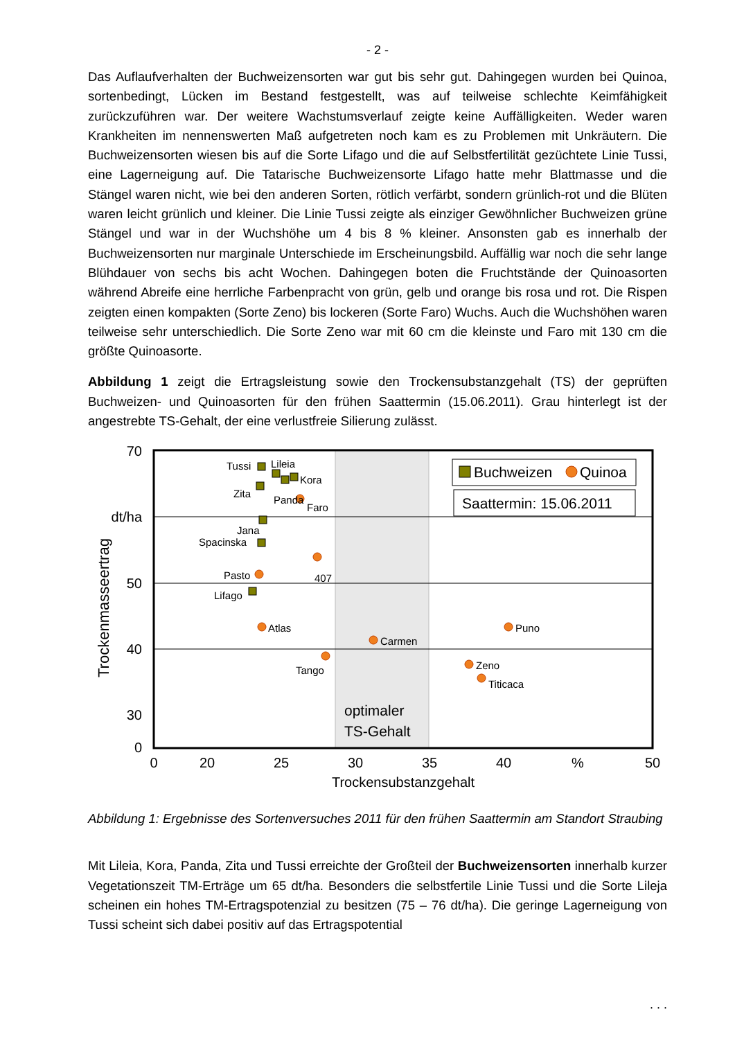- 2 -
Das Auflaufverhalten der Buchweizensorten war gut bis sehr gut. Dahingegen wurden bei Quinoa, sortenbedingt, Lücken im Bestand festgestellt, was auf teilweise schlechte Keimfähigkeit zurückzuführen war. Der weitere Wachstumsverlauf zeigte keine Auffälligkeiten. Weder waren Krankheiten im nennenswerten Maß aufgetreten noch kam es zu Problemen mit Unkräutern. Die Buchweizensorten wiesen bis auf die Sorte Lifago und die auf Selbstfertilität gezüchtete Linie Tussi, eine Lagerneigung auf. Die Tatarische Buchweizensorte Lifago hatte mehr Blattmasse und die Stängel waren nicht, wie bei den anderen Sorten, rötlich verfärbt, sondern grünlich-rot und die Blüten waren leicht grünlich und kleiner. Die Linie Tussi zeigte als einziger Gewöhnlicher Buchweizen grüne Stängel und war in der Wuchshöhe um 4 bis 8 % kleiner. Ansonsten gab es innerhalb der Buchweizensorten nur marginale Unterschiede im Erscheinungsbild. Auffällig war noch die sehr lange Blühdauer von sechs bis acht Wochen. Dahingegen boten die Fruchtstände der Quinoasorten während Abreife eine herrliche Farbenpracht von grün, gelb und orange bis rosa und rot. Die Rispen zeigten einen kompakten (Sorte Zeno) bis lockeren (Sorte Faro) Wuchs. Auch die Wuchshöhen waren teilweise sehr unterschiedlich. Die Sorte Zeno war mit 60 cm die kleinste und Faro mit 130 cm die größte Quinoasorte.
Abbildung 1 zeigt die Ertragsleistung sowie den Trockensubstanzgehalt (TS) der geprüften Buchweizen- und Quinoasorten für den frühen Saattermin (15.06.2011). Grau hinterlegt ist der angestrebte TS-Gehalt, der eine verlustfreie Silierung zulässt.
70
dt/ha
50
40
30
0
0
20
25
30
35
40
%
50
Trockensubstanzgehalt
Trockenmasseertrag
optimaler
TS-Gehalt
Buchweizen
Quinoa
Saattermin: 15.06.2011
Tussi
Lileia
Kora
Zita
Panda
Faro
Jana
Spacinska
407
Pasto
Lifago
Atlas
Tango
Carmen
Puno
Zeno
Titicaca
Abbildung 1: Ergebnisse des Sortenversuches 2011 für den frühen Saattermin am Standort Straubing
Mit Lileia, Kora, Panda, Zita und Tussi erreichte der Großteil der Buchweizensorten innerhalb kurzer Vegetationszeit TM-Erträge um 65 dt/ha. Besonders die selbstfertile Linie Tussi und die Sorte Lileja scheinen ein hohes TM-Ertragspotenzial zu besitzen (75 – 76 dt/ha). Die geringe Lagerneigung von Tussi scheint sich dabei positiv auf das Ertragspotential
. . .